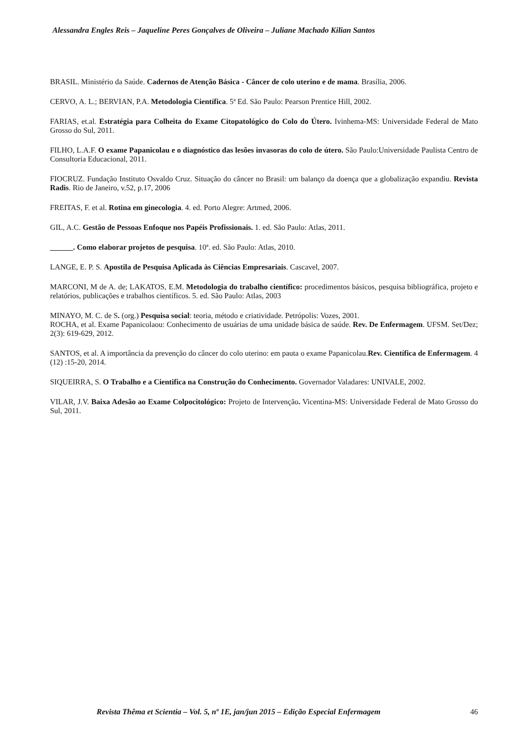Alessandra Engles Reis – Jaqueline Peres Gonçalves de Oliveira – Juliane Machado Kilian Santos
BRASIL. Ministério da Saúde. Cadernos de Atenção Básica - Câncer de colo uterino e de mama. Brasília, 2006.
CERVO, A. L.; BERVIAN, P.A. Metodologia Científica. 5ª Ed. São Paulo: Pearson Prentice Hill, 2002.
FARIAS, et.al. Estratégia para Colheita do Exame Citopatológico do Colo do Útero. Ivinhema-MS: Universidade Federal de Mato Grosso do Sul, 2011.
FILHO, L.A.F. O exame Papanicolau e o diagnóstico das lesões invasoras do colo de útero. São Paulo:Universidade Paulista Centro de Consultoria Educacional, 2011.
FIOCRUZ. Fundação Instituto Osvaldo Cruz. Situação do câncer no Brasil: um balanço da doença que a globalização expandiu. Revista Radis. Rio de Janeiro, v.52, p.17, 2006
FREITAS, F. et al. Rotina em ginecologia. 4. ed. Porto Alegre: Artmed, 2006.
GIL, A.C. Gestão de Pessoas Enfoque nos Papéis Profissionais. 1. ed. São Paulo: Atlas, 2011.
______. Como elaborar projetos de pesquisa. 10ª. ed. São Paulo: Atlas, 2010.
LANGE, E. P. S. Apostila de Pesquisa Aplicada às Ciências Empresariais. Cascavel, 2007.
MARCONI, M de A. de; LAKATOS, E.M. Metodologia do trabalho científico: procedimentos básicos, pesquisa bibliográfica, projeto e relatórios, publicações e trabalhos científicos. 5. ed. São Paulo: Atlas, 2003
MINAYO, M. C. de S. (org.) Pesquisa social: teoria, método e criatividade. Petrópolis: Vozes, 2001.
ROCHA, et al. Exame Papanicolaou: Conhecimento de usuárias de uma unidade básica de saúde. Rev. De Enfermagem. UFSM. Set/Dez; 2(3): 619-629, 2012.
SANTOS, et al. A importância da prevenção do câncer do colo uterino: em pauta o exame Papanicolau.Rev. Científica de Enfermagem. 4 (12) :15-20, 2014.
SIQUEIRRA, S. O Trabalho e a Cientifica na Construção do Conhecimento. Governador Valadares: UNIVALE, 2002.
VILAR, J.V. Baixa Adesão ao Exame Colpocitológico: Projeto de Intervenção. Vicentina-MS: Universidade Federal de Mato Grosso do Sul, 2011.
Revista Thêma et Scientia – Vol. 5, nº 1E, jan/jun 2015 – Edição Especial Enfermagem 46